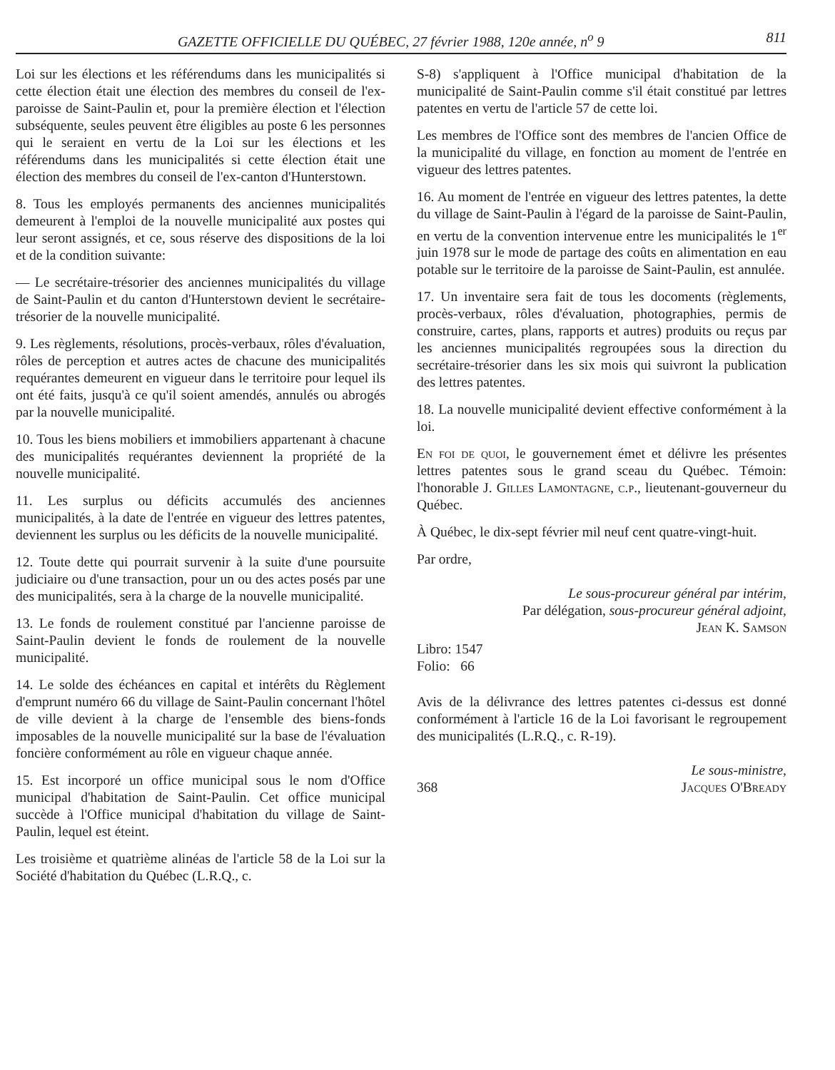GAZETTE OFFICIELLE DU QUÉBEC, 27 février 1988, 120e année, n<sup>o</sup> 9 811
Loi sur les élections et les référendums dans les municipalités si cette élection était une élection des membres du conseil de l'ex-paroisse de Saint-Paulin et, pour la première élection et l'élection subséquente, seules peuvent être éligibles au poste 6 les personnes qui le seraient en vertu de la Loi sur les élections et les référendums dans les municipalités si cette élection était une élection des membres du conseil de l'ex-canton d'Hunterstown.
8. Tous les employés permanents des anciennes municipalités demeurent à l'emploi de la nouvelle municipalité aux postes qui leur seront assignés, et ce, sous réserve des dispositions de la loi et de la condition suivante:
— Le secrétaire-trésorier des anciennes municipalités du village de Saint-Paulin et du canton d'Hunterstown devient le secrétaire-trésorier de la nouvelle municipalité.
9. Les règlements, résolutions, procès-verbaux, rôles d'évaluation, rôles de perception et autres actes de chacune des municipalités requérantes demeurent en vigueur dans le territoire pour lequel ils ont été faits, jusqu'à ce qu'il soient amendés, annulés ou abrogés par la nouvelle municipalité.
10. Tous les biens mobiliers et immobiliers appartenant à chacune des municipalités requérantes deviennent la propriété de la nouvelle municipalité.
11. Les surplus ou déficits accumulés des anciennes municipalités, à la date de l'entrée en vigueur des lettres patentes, deviennent les surplus ou les déficits de la nouvelle municipalité.
12. Toute dette qui pourrait survenir à la suite d'une poursuite judiciaire ou d'une transaction, pour un ou des actes posés par une des municipalités, sera à la charge de la nouvelle municipalité.
13. Le fonds de roulement constitué par l'ancienne paroisse de Saint-Paulin devient le fonds de roulement de la nouvelle municipalité.
14. Le solde des échéances en capital et intérêts du Règlement d'emprunt numéro 66 du village de Saint-Paulin concernant l'hôtel de ville devient à la charge de l'ensemble des biens-fonds imposables de la nouvelle municipalité sur la base de l'évaluation foncière conformément au rôle en vigueur chaque année.
15. Est incorporé un office municipal sous le nom d'Office municipal d'habitation de Saint-Paulin. Cet office municipal succède à l'Office municipal d'habitation du village de Saint-Paulin, lequel est éteint.
Les troisième et quatrième alinéas de l'article 58 de la Loi sur la Société d'habitation du Québec (L.R.Q., c.
S-8) s'appliquent à l'Office municipal d'habitation de la municipalité de Saint-Paulin comme s'il était constitué par lettres patentes en vertu de l'article 57 de cette loi.
Les membres de l'Office sont des membres de l'ancien Office de la municipalité du village, en fonction au moment de l'entrée en vigueur des lettres patentes.
16. Au moment de l'entrée en vigueur des lettres patentes, la dette du village de Saint-Paulin à l'égard de la paroisse de Saint-Paulin, en vertu de la convention intervenue entre les municipalités le 1<sup>er</sup> juin 1978 sur le mode de partage des coûts en alimentation en eau potable sur le territoire de la paroisse de Saint-Paulin, est annulée.
17. Un inventaire sera fait de tous les docoments (règlements, procès-verbaux, rôles d'évaluation, photographies, permis de construire, cartes, plans, rapports et autres) produits ou reçus par les anciennes municipalités regroupées sous la direction du secrétaire-trésorier dans les six mois qui suivront la publication des lettres patentes.
18. La nouvelle municipalité devient effective conformément à la loi.
En foi de quoi, le gouvernement émet et délivre les présentes lettres patentes sous le grand sceau du Québec. Témoin: l'honorable J. Gilles Lamontagne, c.p., lieutenant-gouverneur du Québec.
À Québec, le dix-sept février mil neuf cent quatre-vingt-huit.
Par ordre,
Le sous-procureur général par intérim,
Par délégation, sous-procureur général adjoint,
Jean K. Samson
Libro: 1547
Folio: 66
Avis de la délivrance des lettres patentes ci-dessus est donné conformément à l'article 16 de la Loi favorisant le regroupement des municipalités (L.R.Q., c. R-19).
Le sous-ministre,
368 Jacques O'Bready